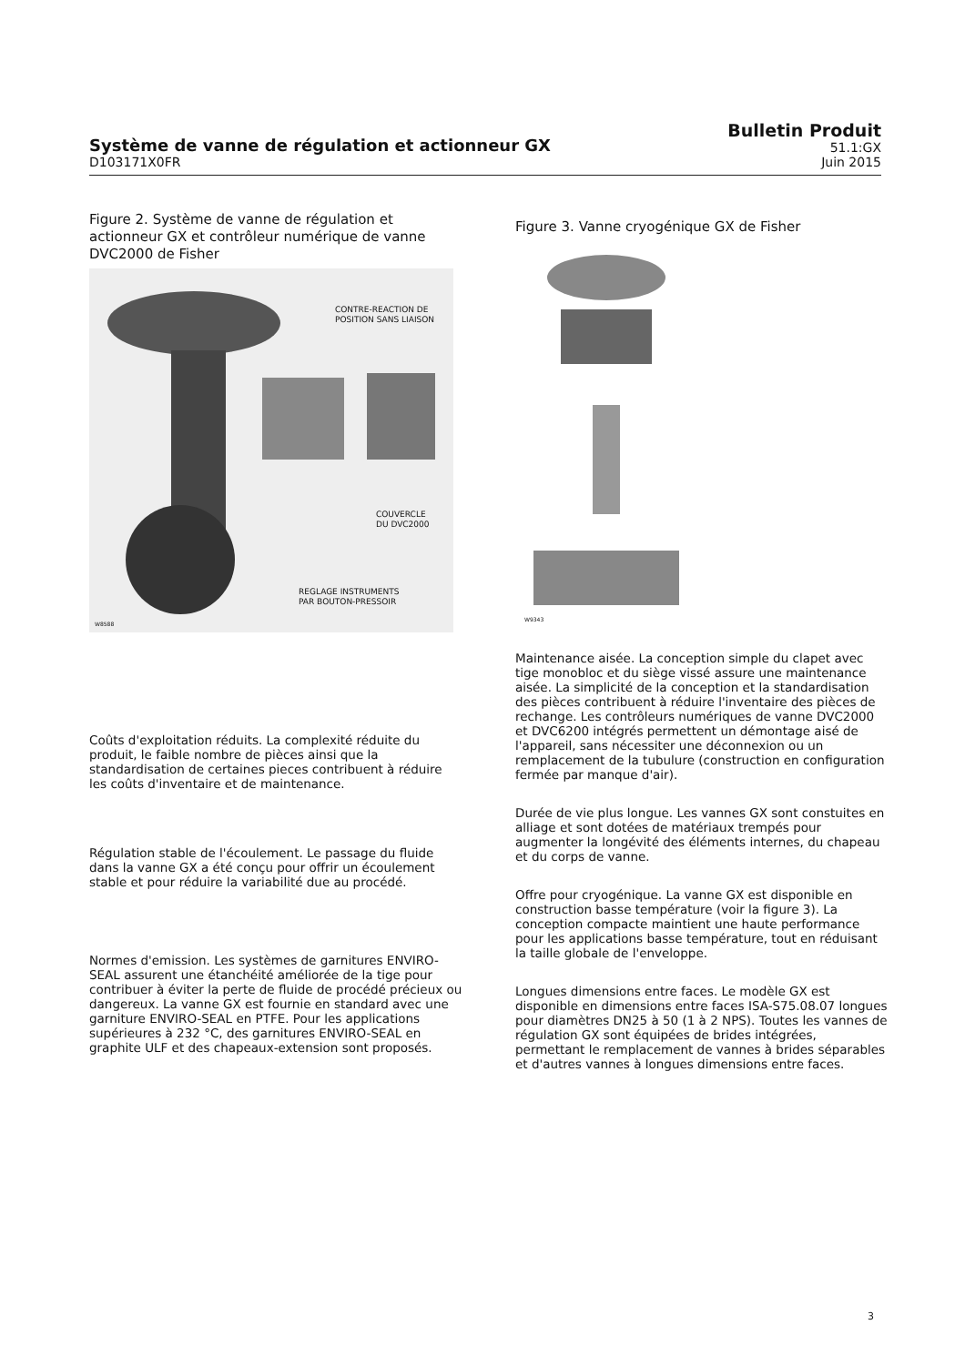Système de vanne de régulation et actionneur GX
D103171X0FR
Bulletin Produit
51.1:GX
Juin 2015
Figure 2. Système de vanne de régulation et actionneur GX et contrôleur numérique de vanne DVC2000 de Fisher
CONTRE-REACTION DE
POSITION SANS LIAISON
COUVERCLE
DU DVC2000
REGLAGE INSTRUMENTS
PAR BOUTON-PRESSOIR
W8588
Coûts d'exploitation réduits. La complexité réduite du produit, le faible nombre de pièces ainsi que la standardisation de certaines pieces contribuent à réduire les coûts d'inventaire et de maintenance.
Régulation stable de l'écoulement. Le passage du fluide dans la vanne GX a été conçu pour offrir un écoulement stable et pour réduire la variabilité due au procédé.
Normes d'emission. Les systèmes de garnitures ENVIRO-SEAL assurent une étanchéité améliorée de la tige pour contribuer à éviter la perte de fluide de procédé précieux ou dangereux. La vanne GX est fournie en standard avec une garniture ENVIRO-SEAL en PTFE. Pour les applications supérieures à 232 °C, des garnitures ENVIRO-SEAL en graphite ULF et des chapeaux-extension sont proposés.
Figure 3. Vanne cryogénique GX de Fisher
W9343
Maintenance aisée. La conception simple du clapet avec tige monobloc et du siège vissé assure une maintenance aisée. La simplicité de la conception et la standardisation des pièces contribuent à réduire l'inventaire des pièces de rechange. Les contrôleurs numériques de vanne DVC2000 et DVC6200 intégrés permettent un démontage aisé de l'appareil, sans nécessiter une déconnexion ou un remplacement de la tubulure (construction en configuration fermée par manque d'air).
Durée de vie plus longue. Les vannes GX sont constuites en alliage et sont dotées de matériaux trempés pour augmenter la longévité des éléments internes, du chapeau et du corps de vanne.
Offre pour cryogénique. La vanne GX est disponible en construction basse température (voir la figure 3). La conception compacte maintient une haute performance pour les applications basse température, tout en réduisant la taille globale de l'enveloppe.
Longues dimensions entre faces. Le modèle GX est disponible en dimensions entre faces ISA-S75.08.07 longues pour diamètres DN25 à 50 (1 à 2 NPS). Toutes les vannes de régulation GX sont équipées de brides intégrées, permettant le remplacement de vannes à brides séparables et d'autres vannes à longues dimensions entre faces.
3